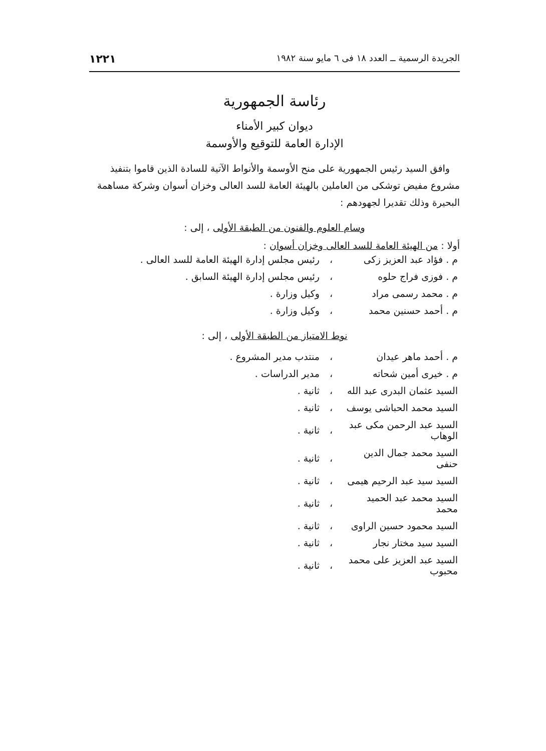الجريدة الرسمية ــ العدد ١٨ فى ٦ مايو سنة ١٩٨٢ ١٢٢١
رئاسة الجمهورية
ديوان كبير الأمناء
الإدارة العامة للتوقيع والأوسمة
وافق السيد رئيس الجمهورية على منح الأوسمة والأنواط الآتية للسادة الذين قاموا بتنفيذ مشروع مفيض توشكى من العاملين بالهيئة العامة للسد العالى وخزان أسوان وشركة مساهمة البحيرة وذلك تقديرا لجهودهم :
وسام العلوم والفنون من الطبقة الأولى ، إلى :
أولا : من الهيئة العامة للسد العالى وخزان أسوان :
| م . فؤاد عبد العزيز زكى | ، | رئيس مجلس إدارة الهيئة العامة للسد العالى . |
| م . فوزى فراج حلوه | ، | رئيس مجلس إدارة الهيئة السابق . |
| م . محمد رسمى مراد | ، | وكيل وزارة . |
| م . أحمد حسنين محمد | ، | وكيل وزارة . |
نوط الامتياز من الطبقة الأولى ، إلى :
| م . أحمد ماهر عيدان | ، | منتدب مدير المشروع . |
| م . خيرى أمين شحاته | ، | مدير الدراسات . |
| السيد عثمان البدرى عبد الله | ، | ثانية . |
| السيد محمد الحباشى يوسف | ، | ثانية . |
| السيد عبد الرحمن مكى عبد الوهاب | ، | ثانية . |
| السيد محمد جمال الدين حنفى | ، | ثانية . |
| السيد سيد عبد الرحيم هيمى | ، | ثانية . |
| السيد محمد عبد الحميد محمد | ، | ثانية . |
| السيد محمود حسين الراوى | ، | ثانية . |
| السيد سيد مختار نجار | ، | ثانية . |
| السيد عبد العزيز على محمد محبوب | ، | ثانية . |